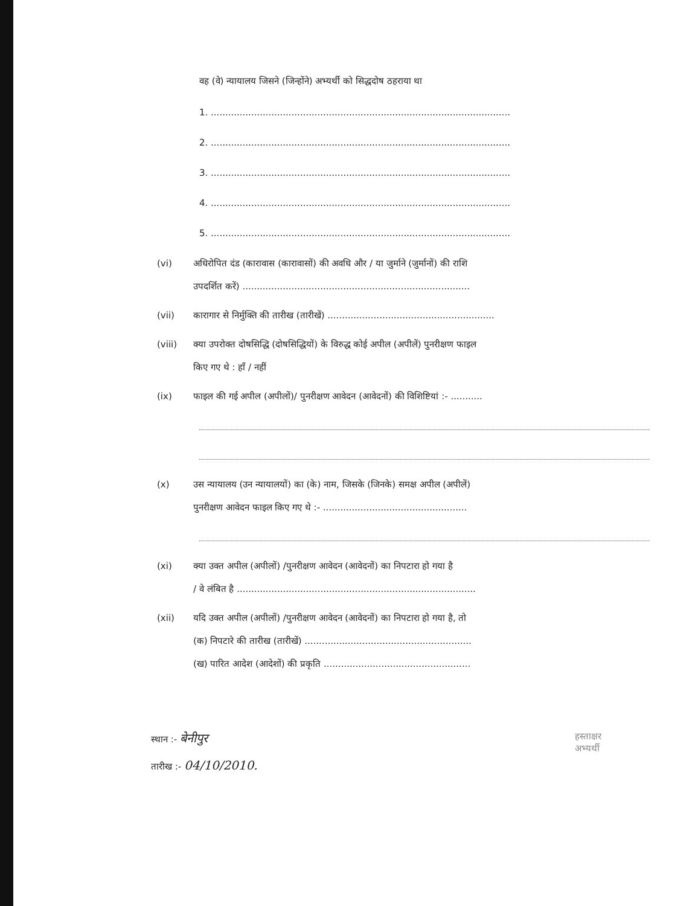वह (वे) न्यायालय जिसने (जिन्होंने) अभ्यर्थी को सिद्धदोष ठहराया था
1. ........................................................................................................
2. ........................................................................................................
3. ........................................................................................................
4. ........................................................................................................
5. ........................................................................................................
(vi) अधिरोपित दंड (कारावास (कारावासों) की अवधि और / या जुर्माने (जुर्मानों) की राशि
उपदर्शित करें) ...............................................................................
(vii) कारागार से निर्मुक्ति की तारीख (तारीखें) ..........................................................
(viii) क्या उपरोक्त दोषसिद्धि (दोषसिद्धियों) के विरुद्ध कोई अपील (अपीलें) पुनरीक्षण फाइल
किए गए थे : हॉं / नहीं
(ix) फाइल की गई अपील (अपीलों)/ पुनरीक्षण आवेदन (आवेदनों) की विशिष्टियां :- ...........
(x) उस न्यायालय (उन न्यायालयों) का (के) नाम, जिसके (जिनके) समक्ष अपील (अपीलें)
पुनरीक्षण आवेदन फाइल किए गए थे :- ..................................................
(xi) क्या उक्त अपील (अपीलों) /पुनरीक्षण आवेदन (आवेदनों) का निपटारा हो गया है
/ वे लंबित है ...................................................................................
(xii) यदि उक्त अपील (अपीलों) /पुनरीक्षण आवेदन (आवेदनों) का निपटारा हो गया है, तो
(क) निपटारे की तारीख (तारीखें) ..........................................................
(ख) पारित आदेश (आदेशों) की प्रकृति ...................................................
स्थान :- बेनीपुर
तारीख :- 04/10/2010.
हस्ताक्षर
अभ्यर्थी